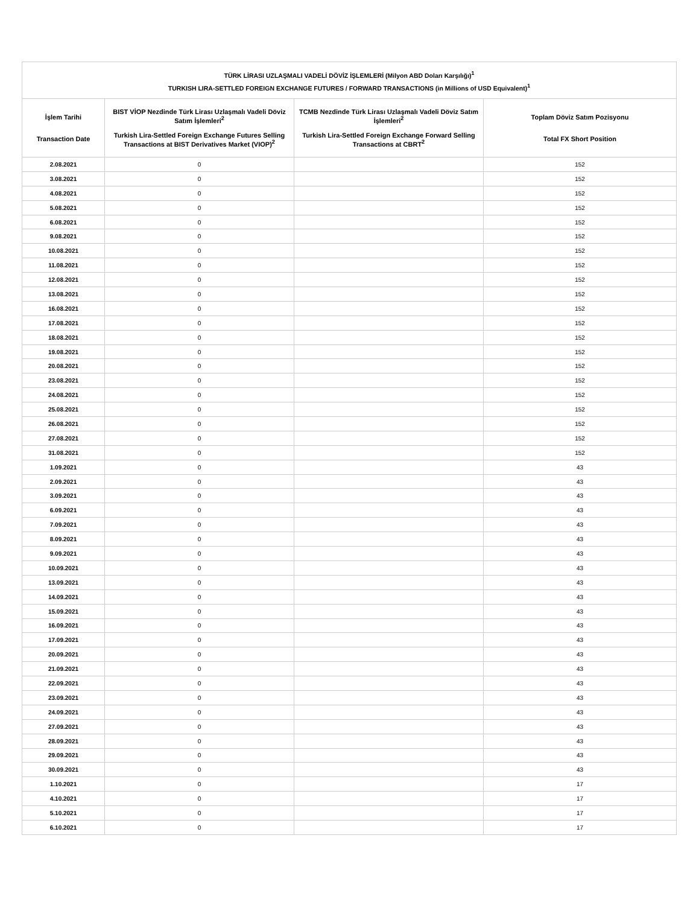| TÜRK LİRASI UZLAŞMALI VADELİ DÖVİZ İŞLEMLERİ (Milyon ABD Doları Karşılığı)<sup>1</sup> TURKISH LIRA-SETTLED FOREIGN EXCHANGE FUTURES / FORWARD TRANSACTIONS (in Millions of USD Equivalent)<sup>1</sup> | | | |
| --- | --- | --- | --- |
| İşlem Tarihi Transaction Date | BIST VİOP Nezdinde Türk Lirası Uzlaşmalı Vadeli Döviz Satım İşlemleri<sup>2</sup> Turkish Lira-Settled Foreign Exchange Futures Selling Transactions at BIST Derivatives Market (VIOP)<sup>2</sup> | TCMB Nezdinde Türk Lirası Uzlaşmalı Vadeli Döviz Satım İşlemleri<sup>2</sup> Turkish Lira-Settled Foreign Exchange Forward Selling Transactions at CBRT<sup>2</sup> | Toplam Döviz Satım Pozisyonu Total FX Short Position |
| 2.08.2021 | 0 | | 152 |
| 3.08.2021 | 0 | | 152 |
| 4.08.2021 | 0 | | 152 |
| 5.08.2021 | 0 | | 152 |
| 6.08.2021 | 0 | | 152 |
| 9.08.2021 | 0 | | 152 |
| 10.08.2021 | 0 | | 152 |
| 11.08.2021 | 0 | | 152 |
| 12.08.2021 | 0 | | 152 |
| 13.08.2021 | 0 | | 152 |
| 16.08.2021 | 0 | | 152 |
| 17.08.2021 | 0 | | 152 |
| 18.08.2021 | 0 | | 152 |
| 19.08.2021 | 0 | | 152 |
| 20.08.2021 | 0 | | 152 |
| 23.08.2021 | 0 | | 152 |
| 24.08.2021 | 0 | | 152 |
| 25.08.2021 | 0 | | 152 |
| 26.08.2021 | 0 | | 152 |
| 27.08.2021 | 0 | | 152 |
| 31.08.2021 | 0 | | 152 |
| 1.09.2021 | 0 | | 43 |
| 2.09.2021 | 0 | | 43 |
| 3.09.2021 | 0 | | 43 |
| 6.09.2021 | 0 | | 43 |
| 7.09.2021 | 0 | | 43 |
| 8.09.2021 | 0 | | 43 |
| 9.09.2021 | 0 | | 43 |
| 10.09.2021 | 0 | | 43 |
| 13.09.2021 | 0 | | 43 |
| 14.09.2021 | 0 | | 43 |
| 15.09.2021 | 0 | | 43 |
| 16.09.2021 | 0 | | 43 |
| 17.09.2021 | 0 | | 43 |
| 20.09.2021 | 0 | | 43 |
| 21.09.2021 | 0 | | 43 |
| 22.09.2021 | 0 | | 43 |
| 23.09.2021 | 0 | | 43 |
| 24.09.2021 | 0 | | 43 |
| 27.09.2021 | 0 | | 43 |
| 28.09.2021 | 0 | | 43 |
| 29.09.2021 | 0 | | 43 |
| 30.09.2021 | 0 | | 43 |
| 1.10.2021 | 0 | | 17 |
| 4.10.2021 | 0 | | 17 |
| 5.10.2021 | 0 | | 17 |
| 6.10.2021 | 0 | | 17 |